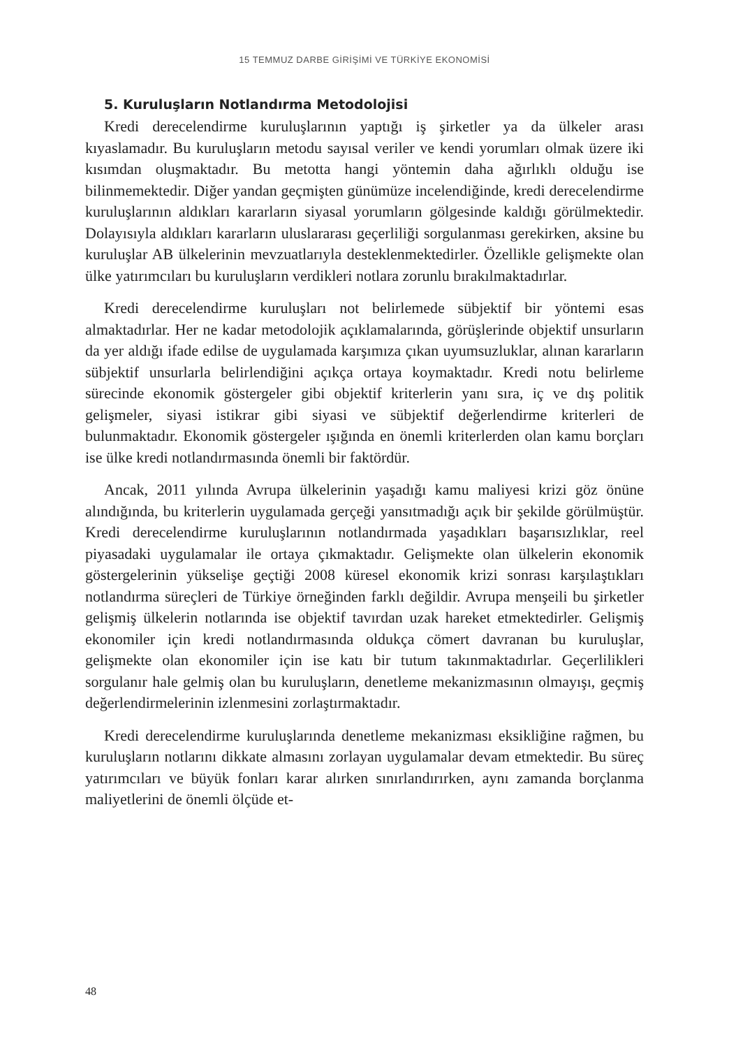15 TEMMUZ DARBE GİRİŞİMİ VE TÜRKİYE EKONOMİSİ
5. Kuruluşların Notlandırma Metodolojisi
Kredi derecelendirme kuruluşlarının yaptığı iş şirketler ya da ülkeler arası kıyaslamadır. Bu kuruluşların metodu sayısal veriler ve kendi yorumları olmak üzere iki kısımdan oluşmaktadır. Bu metotta hangi yöntemin daha ağırlıklı olduğu ise bilinmemektedir. Diğer yandan geçmişten günümüze incelendiğinde, kredi derecelendirme kuruluşlarının aldıkları kararların siyasal yorumların gölgesinde kaldığı görülmektedir. Dolayısıyla aldıkları kararların uluslararası geçerliliği sorgulanması gerekirken, aksine bu kuruluşlar AB ülkelerinin mevzuatlarıyla desteklenmektedirler. Özellikle gelişmekte olan ülke yatırımcıları bu kuruluşların verdikleri notlara zorunlu bırakılmaktadırlar.
Kredi derecelendirme kuruluşları not belirlemede sübjektif bir yöntemi esas almaktadırlar. Her ne kadar metodolojik açıklamalarında, görüşlerinde objektif unsurların da yer aldığı ifade edilse de uygulamada karşımıza çıkan uyumsuzluklar, alınan kararların sübjektif unsurlarla belirlendiğini açıkça ortaya koymaktadır. Kredi notu belirleme sürecinde ekonomik göstergeler gibi objektif kriterlerin yanı sıra, iç ve dış politik gelişmeler, siyasi istikrar gibi siyasi ve sübjektif değerlendirme kriterleri de bulunmaktadır. Ekonomik göstergeler ışığında en önemli kriterlerden olan kamu borçları ise ülke kredi notlandırmasında önemli bir faktördür.
Ancak, 2011 yılında Avrupa ülkelerinin yaşadığı kamu maliyesi krizi göz önüne alındığında, bu kriterlerin uygulamada gerçeği yansıtmadığı açık bir şekilde görülmüştür. Kredi derecelendirme kuruluşlarının notlandırmada yaşadıkları başarısızlıklar, reel piyasadaki uygulamalar ile ortaya çıkmaktadır. Gelişmekte olan ülkelerin ekonomik göstergelerinin yükselişe geçtiği 2008 küresel ekonomik krizi sonrası karşılaştıkları notlandırma süreçleri de Türkiye örneğinden farklı değildir. Avrupa menşeili bu şirketler gelişmiş ülkelerin notlarında ise objektif tavırdan uzak hareket etmektedirler. Gelişmiş ekonomiler için kredi notlandırmasında oldukça cömert davranan bu kuruluşlar, gelişmekte olan ekonomiler için ise katı bir tutum takınmaktadırlar. Geçerlilikleri sorgulanır hale gelmiş olan bu kuruluşların, denetleme mekanizmasının olmayışı, geçmiş değerlendirmelerinin izlenmesini zorlaştırmaktadır.
Kredi derecelendirme kuruluşlarında denetleme mekanizması eksikliğine rağmen, bu kuruluşların notlarını dikkate almasını zorlayan uygulamalar devam etmektedir. Bu süreç yatırımcıları ve büyük fonları karar alırken sınırlandırırken, aynı zamanda borçlanma maliyetlerini de önemli ölçüde et-
48